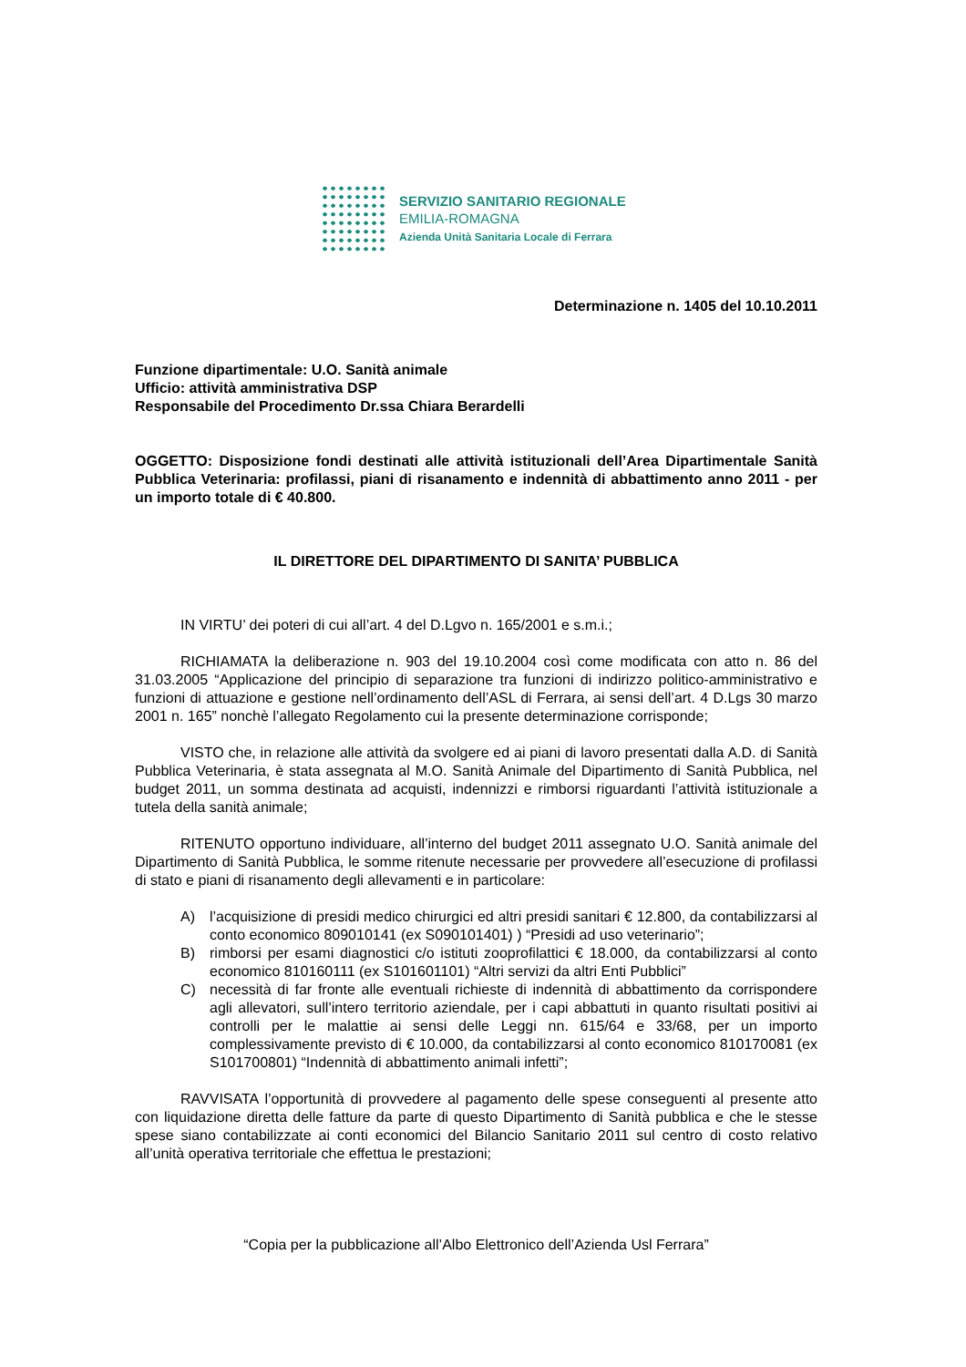SERVIZIO SANITARIO REGIONALE
EMILIA-ROMAGNA
Azienda Unità Sanitaria Locale di Ferrara
Determinazione n. 1405 del 10.10.2011
Funzione dipartimentale: U.O. Sanità animale
Ufficio: attività amministrativa DSP
Responsabile del Procedimento Dr.ssa Chiara Berardelli
OGGETTO: Disposizione fondi destinati alle attività istituzionali dell’Area Dipartimentale Sanità Pubblica Veterinaria: profilassi, piani di risanamento e indennità di abbattimento anno 2011 - per un importo totale di € 40.800.
IL DIRETTORE DEL DIPARTIMENTO DI SANITA’ PUBBLICA
IN VIRTU’ dei poteri di cui all’art. 4 del D.Lgvo n. 165/2001 e s.m.i.;
RICHIAMATA la deliberazione n. 903 del 19.10.2004 così come modificata con atto n. 86 del 31.03.2005 “Applicazione del principio di separazione tra funzioni di indirizzo politico-amministrativo e funzioni di attuazione e gestione nell’ordinamento dell’ASL di Ferrara, ai sensi dell’art. 4 D.Lgs 30 marzo 2001 n. 165” nonchè l’allegato Regolamento cui la presente determinazione corrisponde;
VISTO che, in relazione alle attività da svolgere ed ai piani di lavoro presentati dalla A.D. di Sanità Pubblica Veterinaria, è stata assegnata al M.O. Sanità Animale del Dipartimento di Sanità Pubblica, nel budget 2011, un somma destinata ad acquisti, indennizzi e rimborsi riguardanti l’attività istituzionale a tutela della sanità animale;
RITENUTO opportuno individuare, all’interno del budget 2011 assegnato U.O. Sanità animale del Dipartimento di Sanità Pubblica, le somme ritenute necessarie per provvedere all’esecuzione di profilassi di stato e piani di risanamento degli allevamenti e in particolare:
A) l’acquisizione di presidi medico chirurgici ed altri presidi sanitari € 12.800, da contabilizzarsi al conto economico 809010141 (ex S090101401) ) “Presidi ad uso veterinario”;
B) rimborsi per esami diagnostici c/o istituti zooprofilattici € 18.000, da contabilizzarsi al conto economico 810160111 (ex S101601101) “Altri servizi da altri Enti Pubblici”
C) necessità di far fronte alle eventuali richieste di indennità di abbattimento da corrispondere agli allevatori, sull’intero territorio aziendale, per i capi abbattuti in quanto risultati positivi ai controlli per le malattie ai sensi delle Leggi nn. 615/64 e 33/68, per un importo complessivamente previsto di € 10.000, da contabilizzarsi al conto economico 810170081 (ex S101700801) “Indennità di abbattimento animali infetti”;
RAVVISATA l’opportunità di provvedere al pagamento delle spese conseguenti al presente atto con liquidazione diretta delle fatture da parte di questo Dipartimento di Sanità pubblica e che le stesse spese siano contabilizzate ai conti economici del Bilancio Sanitario 2011 sul centro di costo relativo all’unità operativa territoriale che effettua le prestazioni;
“Copia per la pubblicazione all’Albo Elettronico dell’Azienda Usl Ferrara”